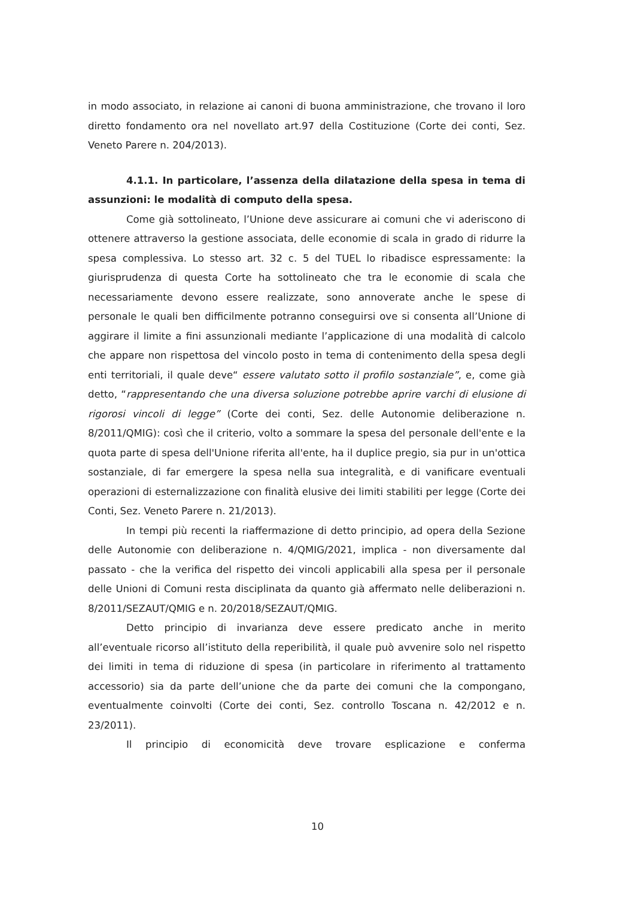in modo associato, in relazione ai canoni di buona amministrazione, che trovano il loro diretto fondamento ora nel novellato art.97 della Costituzione (Corte dei conti, Sez. Veneto Parere n. 204/2013).
4.1.1. In particolare, l’assenza della dilatazione della spesa in tema di assunzioni: le modalità di computo della spesa.
Come già sottolineato, l’Unione deve assicurare ai comuni che vi aderiscono di ottenere attraverso la gestione associata, delle economie di scala in grado di ridurre la spesa complessiva. Lo stesso art. 32 c. 5 del TUEL lo ribadisce espressamente: la giurisprudenza di questa Corte ha sottolineato che tra le economie di scala che necessariamente devono essere realizzate, sono annoverate anche le spese di personale le quali ben difficilmente potranno conseguirsi ove si consenta all’Unione di aggirare il limite a fini assunzionali mediante l’applicazione di una modalità di calcolo che appare non rispettosa del vincolo posto in tema di contenimento della spesa degli enti territoriali, il quale deve“ essere valutato sotto il profilo sostanziale”, e, come già detto, “rappresentando che una diversa soluzione potrebbe aprire varchi di elusione di rigorosi vincoli di legge” (Corte dei conti, Sez. delle Autonomie deliberazione n. 8/2011/QMIG): così che il criterio, volto a sommare la spesa del personale dell'ente e la quota parte di spesa dell'Unione riferita all'ente, ha il duplice pregio, sia pur in un'ottica sostanziale, di far emergere la spesa nella sua integralità, e di vanificare eventuali operazioni di esternalizzazione con finalità elusive dei limiti stabiliti per legge (Corte dei Conti, Sez. Veneto Parere n. 21/2013).
In tempi più recenti la riaffermazione di detto principio, ad opera della Sezione delle Autonomie con deliberazione n. 4/QMIG/2021, implica - non diversamente dal passato - che la verifica del rispetto dei vincoli applicabili alla spesa per il personale delle Unioni di Comuni resta disciplinata da quanto già affermato nelle deliberazioni n. 8/2011/SEZAUT/QMIG e n. 20/2018/SEZAUT/QMIG.
Detto principio di invarianza deve essere predicato anche in merito all’eventuale ricorso all’istituto della reperibilità, il quale può avvenire solo nel rispetto dei limiti in tema di riduzione di spesa (in particolare in riferimento al trattamento accessorio) sia da parte dell’unione che da parte dei comuni che la compongano, eventualmente coinvolti (Corte dei conti, Sez. controllo Toscana n. 42/2012 e n. 23/2011).
Il principio di economicità deve trovare esplicazione e conferma
10